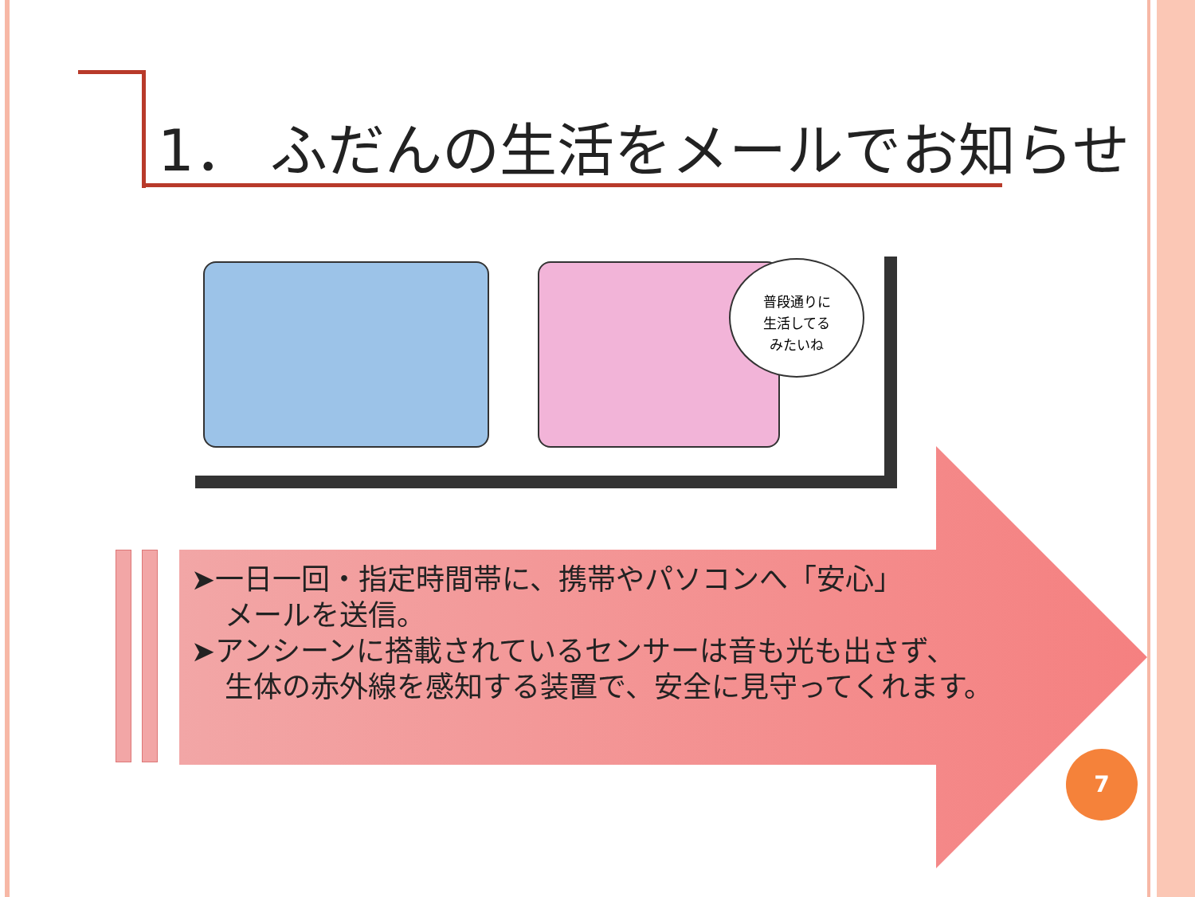1． ふだんの生活をメールでお知らせ
普段通りに
生活してる
みたいね
➤一日一回・指定時間帯に、携帯やパソコンへ「安心」
メールを送信。
➤アンシーンに搭載されているセンサーは音も光も出さず、
生体の赤外線を感知する装置で、安全に見守ってくれます。
7